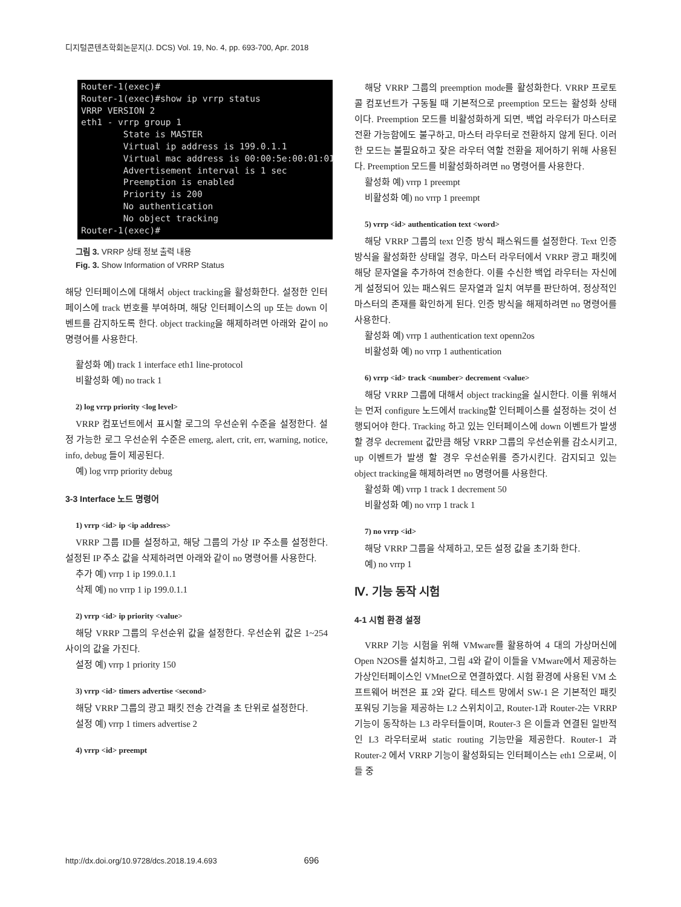디지털콘텐츠학회논문지(J. DCS) Vol. 19, No. 4, pp. 693-700, Apr. 2018
Router-1(exec)# Router-1(exec)#show ip vrrp status VRRP VERSION 2 eth1 - vrrp group 1 State is MASTER Virtual ip address is 199.0.1.1 Virtual mac address is 00:00:5e:00:01:01 Advertisement interval is 1 sec Preemption is enabled Priority is 200 No authentication No object tracking Router-1(exec)#
그림 3. VRRP 상태 정보 출력 내용
Fig. 3. Show Information of VRRP Status
해당 인터페이스에 대해서 object tracking을 활성화한다. 설정한 인터페이스에 track 번호를 부여하며, 해당 인터페이스의 up 또는 down 이벤트를 감지하도록 한다. object tracking을 해제하려면 아래와 같이 no 명령어를 사용한다.
활성화 예) track 1 interface eth1 line-protocol
비활성화 예) no track 1
2) log vrrp priority <log level>
VRRP 컴포넌트에서 표시할 로그의 우선순위 수준을 설정한다. 설정 가능한 로그 우선순위 수준은 emerg, alert, crit, err, warning, notice, info, debug 들이 제공된다.
예) log vrrp priority debug
3-3 Interface 노드 명령어
1) vrrp <id> ip <ip address>
VRRP 그룹 ID를 설정하고, 해당 그룹의 가상 IP 주소를 설정한다. 설정된 IP 주소 값을 삭제하려면 아래와 같이 no 명령어를 사용한다.
추가 예) vrrp 1 ip 199.0.1.1
삭제 예) no vrrp 1 ip 199.0.1.1
2) vrrp <id> ip priority <value>
해당 VRRP 그룹의 우선순위 값을 설정한다. 우선순위 값은 1~254 사이의 값을 가진다.
설정 예) vrrp 1 priority 150
3) vrrp <id> timers advertise <second>
해당 VRRP 그룹의 광고 패킷 전송 간격을 초 단위로 설정한다.
설정 예) vrrp 1 timers advertise 2
4) vrrp <id> preempt
해당 VRRP 그룹의 preemption mode를 활성화한다. VRRP 프로토콜 컴포넌트가 구동될 때 기본적으로 preemption 모드는 활성화 상태이다. Preemption 모드를 비활성화하게 되면, 백업 라우터가 마스터로 전환 가능함에도 불구하고, 마스터 라우터로 전환하지 않게 된다. 이러한 모드는 불필요하고 잦은 라우터 역할 전환을 제어하기 위해 사용된다. Preemption 모드를 비활성화하려면 no 명령어를 사용한다.
활성화 예) vrrp 1 preempt
비활성화 예) no vrrp 1 preempt
5) vrrp <id> authentication text <word>
해당 VRRP 그룹의 text 인증 방식 패스워드를 설정한다. Text 인증 방식을 활성화한 상태일 경우, 마스터 라우터에서 VRRP 광고 패킷에 해당 문자열을 추가하여 전송한다. 이를 수신한 백업 라우터는 자신에게 설정되어 있는 패스워드 문자열과 일치 여부를 판단하여, 정상적인 마스터의 존재를 확인하게 된다. 인증 방식을 해제하려면 no 명령어를 사용한다.
활성화 예) vrrp 1 authentication text openn2os
비활성화 예) no vrrp 1 authentication
6) vrrp <id> track <number> decrement <value>
해당 VRRP 그룹에 대해서 object tracking을 실시한다. 이를 위해서는 먼저 configure 노드에서 tracking할 인터페이스를 설정하는 것이 선행되어야 한다. Tracking 하고 있는 인터페이스에 down 이벤트가 발생 할 경우 decrement 값만큼 해당 VRRP 그룹의 우선순위를 감소시키고, up 이벤트가 발생 할 경우 우선순위를 증가시킨다. 감지되고 있는 object tracking을 해제하려면 no 명령어를 사용한다.
활성화 예) vrrp 1 track 1 decrement 50
비활성화 예) no vrrp 1 track 1
7) no vrrp <id>
해당 VRRP 그룹을 삭제하고, 모든 설정 값을 초기화 한다.
예) no vrrp 1
Ⅳ. 기능 동작 시험
4-1 시험 환경 설정
VRRP 기능 시험을 위해 VMware를 활용하여 4 대의 가상머신에 Open N2OS를 설치하고, 그림 4와 같이 이들을 VMware에서 제공하는 가상인터페이스인 VMnet으로 연결하였다. 시험 환경에 사용된 VM 소프트웨어 버전은 표 2와 같다. 테스트 망에서 SW-1 은 기본적인 패킷 포워딩 기능을 제공하는 L2 스위치이고, Router-1과 Router-2는 VRRP 기능이 동작하는 L3 라우터들이며, Router-3 은 이들과 연결된 일반적인 L3 라우터로써 static routing 기능만을 제공한다. Router-1 과 Router-2 에서 VRRP 기능이 활성화되는 인터페이스는 eth1 으로써, 이들 중
http://dx.doi.org/10.9728/dcs.2018.19.4.693 696